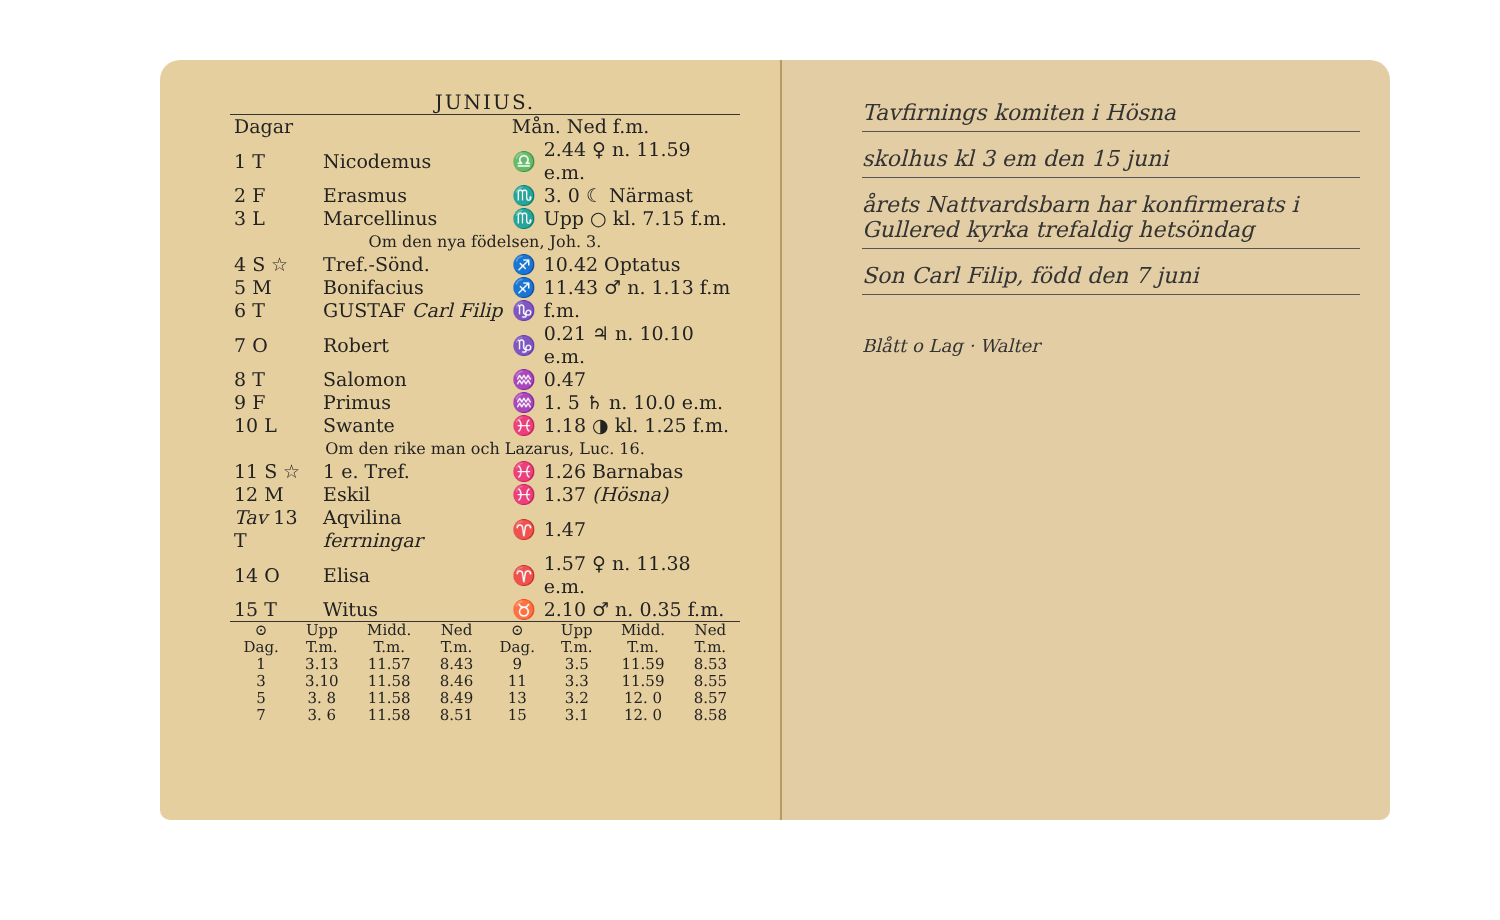JUNIUS.
| Dagar | | Mån. Ned f.m. | |
| 1 T | Nicodemus | ♎ | 2.44 ♀ n. 11.59 e.m. |
| 2 F | Erasmus | ♏ | 3. 0 ☾ Närmast |
| 3 L | Marcellinus | ♏ | Upp ○ kl. 7.15 f.m. |
| Om den nya födelsen, Joh. 3. | | | |
| 4 S ☆ | Tref.-Sönd. | ♐ | 10.42 Optatus |
| 5 M | Bonifacius | ♐ | 11.43 ♂ n. 1.13 f.m |
| 6 T | GUSTAF Carl Filip | ♑ | f.m. |
| 7 O | Robert | ♑ | 0.21 ♃ n. 10.10 e.m. |
| 8 T | Salomon | ♒ | 0.47 |
| 9 F | Primus | ♒ | 1. 5 ♄ n. 10.0 e.m. |
| 10 L | Swante | ♓ | 1.18 ◑ kl. 1.25 f.m. |
| Om den rike man och Lazarus, Luc. 16. | | | |
| 11 S ☆ | 1 e. Tref. | ♓ | 1.26 Barnabas |
| 12 M | Eskil | ♓ | 1.37 (Hösna) |
| Tav 13 T | Aqvilina ferrningar | ♈ | 1.47 |
| 14 O | Elisa | ♈ | 1.57 ♀ n. 11.38 e.m. |
| 15 T | Witus | ♉ | 2.10 ♂ n. 0.35 f.m. |
| ⊙ | Upp | Midd. | Ned | ⊙ | Upp | Midd. | Ned |
| --- | --- | --- | --- | --- | --- | --- | --- |
| Dag. | T.m. | T.m. | T.m. | Dag. | T.m. | T.m. | T.m. |
| 1 | 3.13 | 11.57 | 8.43 | 9 | 3.5 | 11.59 | 8.53 |
| 3 | 3.10 | 11.58 | 8.46 | 11 | 3.3 | 11.59 | 8.55 |
| 5 | 3. 8 | 11.58 | 8.49 | 13 | 3.2 | 12. 0 | 8.57 |
| 7 | 3. 6 | 11.58 | 8.51 | 15 | 3.1 | 12. 0 | 8.58 |
Tavfirnings komiten i Hösna
skolhus kl 3 em den 15 juni
årets Nattvardsbarn har konfirmerats i Gullered kyrka trefaldig hetsöndag
Son Carl Filip, född den 7 juni
Blått o Lag · Walter